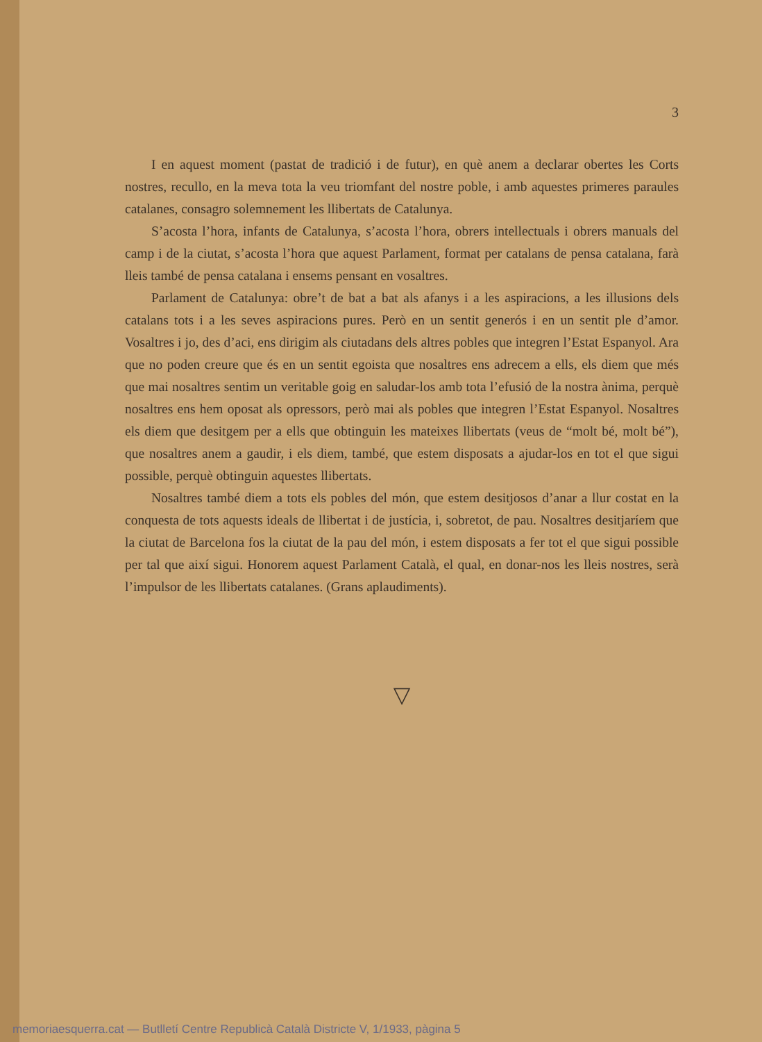3
I en aquest moment (pastat de tradició i de futur), en què anem a declarar obertes les Corts nostres, recullo, en la meva tota la veu triomfant del nostre poble, i amb aquestes primeres paraules catalanes, consagro solemnement les llibertats de Catalunya.
S’acosta l’hora, infants de Catalunya, s’acosta l’hora, obrers intellectuals i obrers manuals del camp i de la ciutat, s’acosta l’hora que aquest Parlament, format per catalans de pensa catalana, farà lleis també de pensa catalana i ensems pensant en vosaltres.
Parlament de Catalunya: obre’t de bat a bat als afanys i a les aspiracions, a les illusions dels catalans tots i a les seves aspiracions pures. Però en un sentit generós i en un sentit ple d’amor. Vosaltres i jo, des d’aci, ens dirigim als ciutadans dels altres pobles que integren l’Estat Espanyol. Ara que no poden creure que és en un sentit egoista que nosaltres ens adrecem a ells, els diem que més que mai nosaltres sentim un veritable goig en saludar-los amb tota l’efusió de la nostra ànima, perquè nosaltres ens hem oposat als opressors, però mai als pobles que integren l’Estat Espanyol. Nosaltres els diem que desitgem per a ells que obtinguin les mateixes llibertats (veus de “molt bé, molt bé”), que nosaltres anem a gaudir, i els diem, també, que estem disposats a ajudar-los en tot el que sigui possible, perquè obtinguin aquestes llibertats.
Nosaltres també diem a tots els pobles del món, que estem desitjosos d’anar a llur costat en la conquesta de tots aquests ideals de llibertat i de justícia, i, sobretot, de pau. Nosaltres desitjaríem que la ciutat de Barcelona fos la ciutat de la pau del món, i estem disposats a fer tot el que sigui possible per tal que així sigui. Honorem aquest Parlament Català, el qual, en donar-nos les lleis nostres, serà l’impulsor de les llibertats catalanes. (Grans aplaudiments).
▽
memoriaesquerra.cat — Butlletí Centre Republicà Català Districte V, 1/1933, pàgina 5